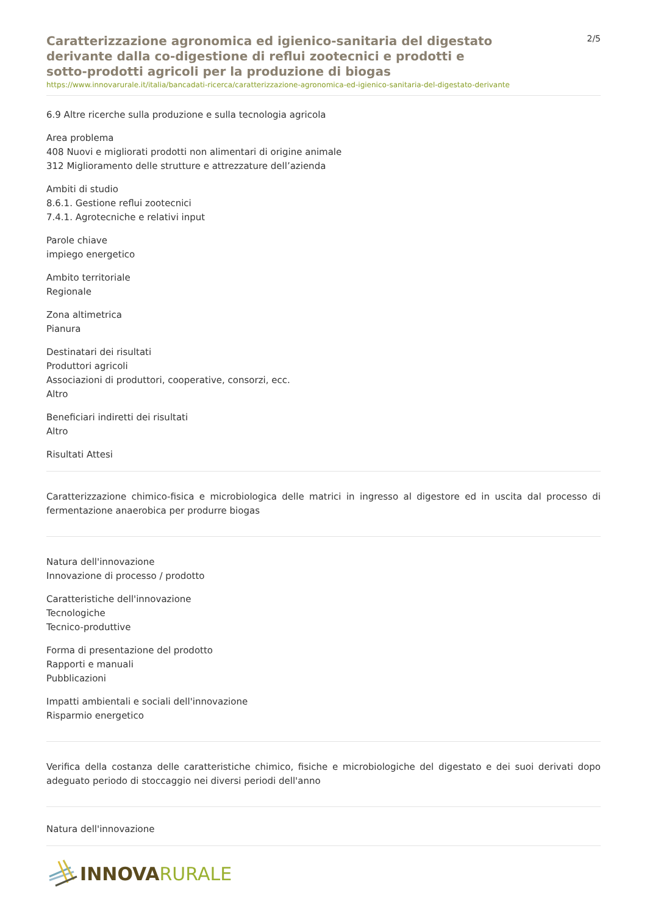Caratterizzazione agronomica ed igienico-sanitaria del digestato derivante dalla co-digestione di reflui zootecnici e prodotti e sotto-prodotti agricoli per la produzione di biogas
2/5
https://www.innovarurale.it/italia/bancadati-ricerca/caratterizzazione-agronomica-ed-igienico-sanitaria-del-digestato-derivante
6.9 Altre ricerche sulla produzione e sulla tecnologia agricola
Area problema
408 Nuovi e migliorati prodotti non alimentari di origine animale
312 Miglioramento delle strutture e attrezzature dell’azienda
Ambiti di studio
8.6.1. Gestione reflui zootecnici
7.4.1. Agrotecniche e relativi input
Parole chiave
impiego energetico
Ambito territoriale
Regionale
Zona altimetrica
Pianura
Destinatari dei risultati
Produttori agricoli
Associazioni di produttori, cooperative, consorzi, ecc.
Altro
Beneficiari indiretti dei risultati
Altro
Risultati Attesi
Caratterizzazione chimico-fisica e microbiologica delle matrici in ingresso al digestore ed in uscita dal processo di fermentazione anaerobica per produrre biogas
Natura dell'innovazione
Innovazione di processo / prodotto
Caratteristiche dell'innovazione
Tecnologiche
Tecnico-produttive
Forma di presentazione del prodotto
Rapporti e manuali
Pubblicazioni
Impatti ambientali e sociali dell'innovazione
Risparmio energetico
Verifica della costanza delle caratteristiche chimico, fisiche e microbiologiche del digestato e dei suoi derivati dopo adeguato periodo di stoccaggio nei diversi periodi dell'anno
Natura dell'innovazione
INNOVA RURALE